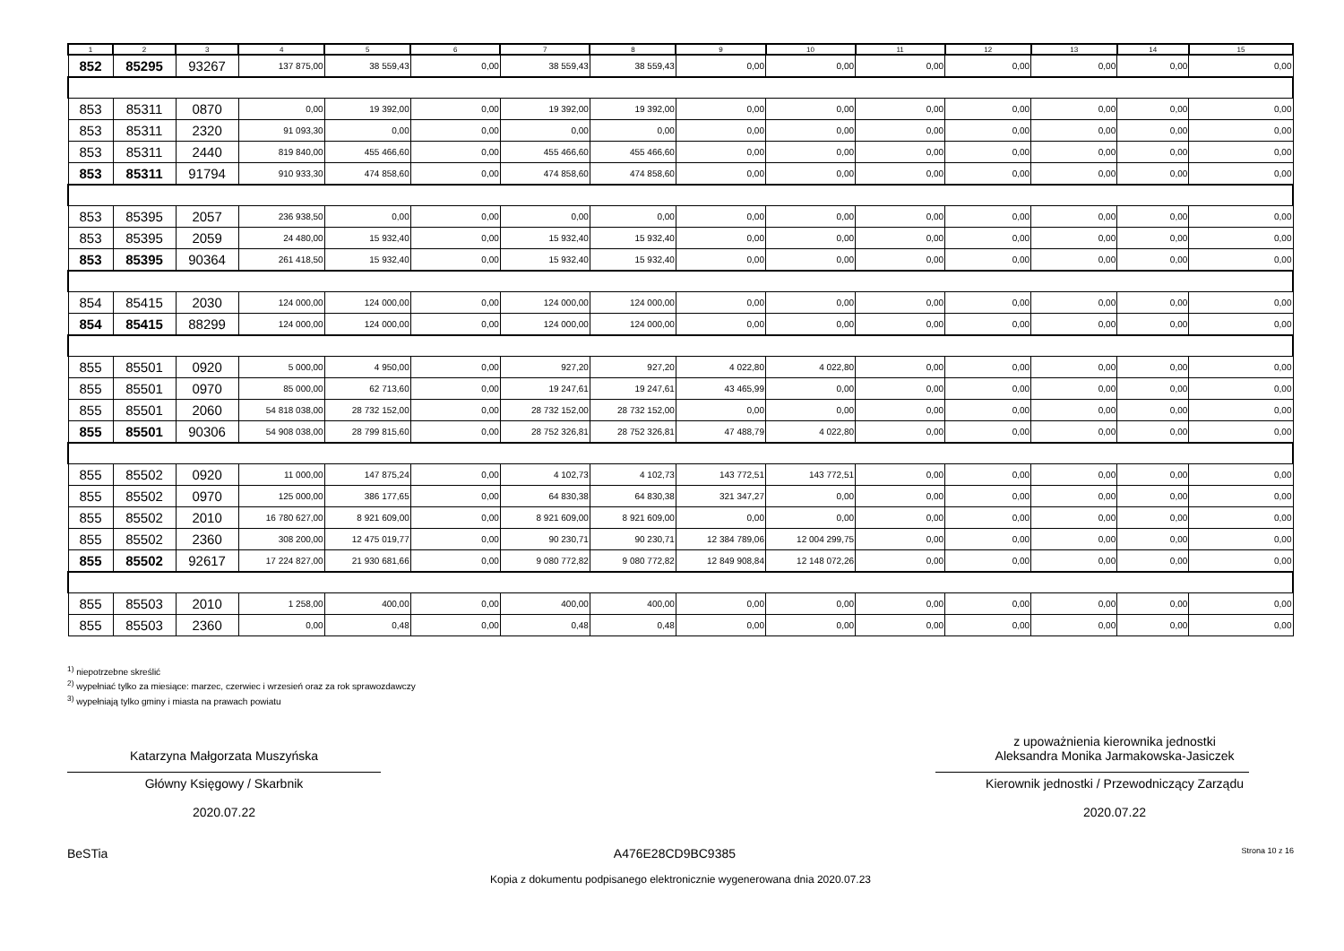| 1 | 2 | 3 | 4 | 5 | 6 | 7 | 8 | 9 | 10 | 11 | 12 | 13 | 14 | 15 |
| --- | --- | --- | --- | --- | --- | --- | --- | --- | --- | --- | --- | --- | --- | --- |
| 852 | 85295 | 93267 | 137 875,00 | 38 559,43 | 0,00 | 38 559,43 | 38 559,43 | 0,00 | 0,00 | 0,00 | 0,00 | 0,00 | 0,00 | 0,00 |
| 853 | 85311 | 0870 | 0,00 | 19 392,00 | 0,00 | 19 392,00 | 19 392,00 | 0,00 | 0,00 | 0,00 | 0,00 | 0,00 | 0,00 | 0,00 |
| 853 | 85311 | 2320 | 91 093,30 | 0,00 | 0,00 | 0,00 | 0,00 | 0,00 | 0,00 | 0,00 | 0,00 | 0,00 | 0,00 | 0,00 |
| 853 | 85311 | 2440 | 819 840,00 | 455 466,60 | 0,00 | 455 466,60 | 455 466,60 | 0,00 | 0,00 | 0,00 | 0,00 | 0,00 | 0,00 | 0,00 |
| 853 | 85311 | 91794 | 910 933,30 | 474 858,60 | 0,00 | 474 858,60 | 474 858,60 | 0,00 | 0,00 | 0,00 | 0,00 | 0,00 | 0,00 | 0,00 |
| 853 | 85395 | 2057 | 236 938,50 | 0,00 | 0,00 | 0,00 | 0,00 | 0,00 | 0,00 | 0,00 | 0,00 | 0,00 | 0,00 | 0,00 |
| 853 | 85395 | 2059 | 24 480,00 | 15 932,40 | 0,00 | 15 932,40 | 15 932,40 | 0,00 | 0,00 | 0,00 | 0,00 | 0,00 | 0,00 | 0,00 |
| 853 | 85395 | 90364 | 261 418,50 | 15 932,40 | 0,00 | 15 932,40 | 15 932,40 | 0,00 | 0,00 | 0,00 | 0,00 | 0,00 | 0,00 | 0,00 |
| 854 | 85415 | 2030 | 124 000,00 | 124 000,00 | 0,00 | 124 000,00 | 124 000,00 | 0,00 | 0,00 | 0,00 | 0,00 | 0,00 | 0,00 | 0,00 |
| 854 | 85415 | 88299 | 124 000,00 | 124 000,00 | 0,00 | 124 000,00 | 124 000,00 | 0,00 | 0,00 | 0,00 | 0,00 | 0,00 | 0,00 | 0,00 |
| 855 | 85501 | 0920 | 5 000,00 | 4 950,00 | 0,00 | 927,20 | 927,20 | 4 022,80 | 4 022,80 | 0,00 | 0,00 | 0,00 | 0,00 | 0,00 |
| 855 | 85501 | 0970 | 85 000,00 | 62 713,60 | 0,00 | 19 247,61 | 19 247,61 | 43 465,99 | 0,00 | 0,00 | 0,00 | 0,00 | 0,00 | 0,00 |
| 855 | 85501 | 2060 | 54 818 038,00 | 28 732 152,00 | 0,00 | 28 732 152,00 | 28 732 152,00 | 0,00 | 0,00 | 0,00 | 0,00 | 0,00 | 0,00 | 0,00 |
| 855 | 85501 | 90306 | 54 908 038,00 | 28 799 815,60 | 0,00 | 28 752 326,81 | 28 752 326,81 | 47 488,79 | 4 022,80 | 0,00 | 0,00 | 0,00 | 0,00 | 0,00 |
| 855 | 85502 | 0920 | 11 000,00 | 147 875,24 | 0,00 | 4 102,73 | 4 102,73 | 143 772,51 | 143 772,51 | 0,00 | 0,00 | 0,00 | 0,00 | 0,00 |
| 855 | 85502 | 0970 | 125 000,00 | 386 177,65 | 0,00 | 64 830,38 | 64 830,38 | 321 347,27 | 0,00 | 0,00 | 0,00 | 0,00 | 0,00 | 0,00 |
| 855 | 85502 | 2010 | 16 780 627,00 | 8 921 609,00 | 0,00 | 8 921 609,00 | 8 921 609,00 | 0,00 | 0,00 | 0,00 | 0,00 | 0,00 | 0,00 | 0,00 |
| 855 | 85502 | 2360 | 308 200,00 | 12 475 019,77 | 0,00 | 90 230,71 | 90 230,71 | 12 384 789,06 | 12 004 299,75 | 0,00 | 0,00 | 0,00 | 0,00 | 0,00 |
| 855 | 85502 | 92617 | 17 224 827,00 | 21 930 681,66 | 0,00 | 9 080 772,82 | 9 080 772,82 | 12 849 908,84 | 12 148 072,26 | 0,00 | 0,00 | 0,00 | 0,00 | 0,00 |
| 855 | 85503 | 2010 | 1 258,00 | 400,00 | 0,00 | 400,00 | 400,00 | 0,00 | 0,00 | 0,00 | 0,00 | 0,00 | 0,00 | 0,00 |
| 855 | 85503 | 2360 | 0,00 | 0,48 | 0,00 | 0,48 | 0,48 | 0,00 | 0,00 | 0,00 | 0,00 | 0,00 | 0,00 | 0,00 |
<sup>1)</sup> niepotrzebne skreślić
<sup>2)</sup> wypełniać tylko za miesiące: marzec, czerwiec i wrzesień oraz za rok sprawozdawczy
<sup>3)</sup> wypełniają tylko gminy i miasta na prawach powiatu
Katarzyna Małgorzata Muszyńska
Główny Księgowy / Skarbnik
2020.07.22
z upoważnienia kierownika jednostki
Aleksandra Monika Jarmakowska-Jasiczek
Kierownik jednostki / Przewodniczący Zarządu
2020.07.22
BeSTia A476E28CD9BC9385 Strona 10 z 16
Kopia z dokumentu podpisanego elektronicznie wygenerowana dnia 2020.07.23